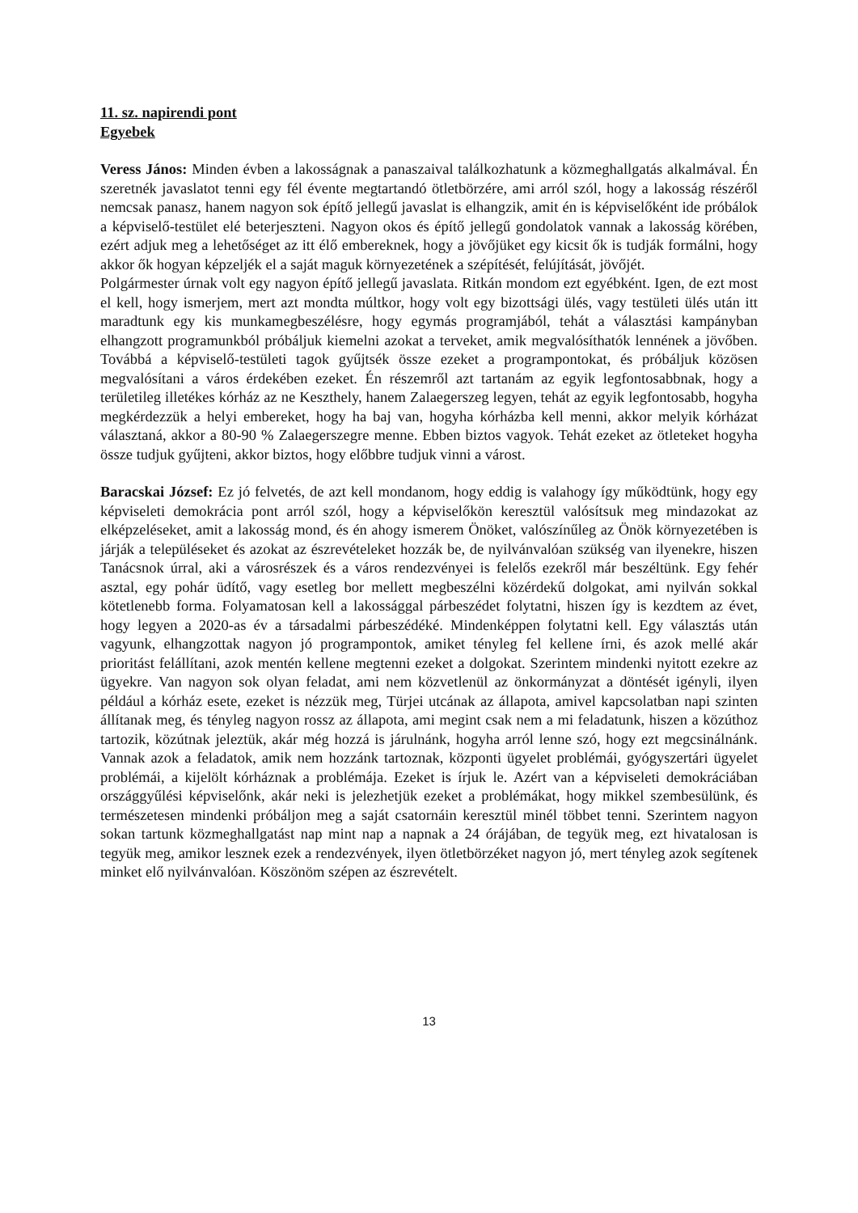11. sz. napirendi pont
Egyebek
Veress János: Minden évben a lakosságnak a panaszaival találkozhatunk a közmeghallgatás alkalmával. Én szeretnék javaslatot tenni egy fél évente megtartandó ötletbörzére, ami arról szól, hogy a lakosság részéről nemcsak panasz, hanem nagyon sok építő jellegű javaslat is elhangzik, amit én is képviselőként ide próbálok a képviselő-testület elé beterjeszteni. Nagyon okos és építő jellegű gondolatok vannak a lakosság körében, ezért adjuk meg a lehetőséget az itt élő embereknek, hogy a jövőjüket egy kicsit ők is tudják formálni, hogy akkor ők hogyan képzeljék el a saját maguk környezetének a szépítését, felújítását, jövőjét.
Polgármester úrnak volt egy nagyon építő jellegű javaslata. Ritkán mondom ezt egyébként. Igen, de ezt most el kell, hogy ismerjem, mert azt mondta múltkor, hogy volt egy bizottsági ülés, vagy testületi ülés után itt maradtunk egy kis munkamegbeszélésre, hogy egymás programjából, tehát a választási kampányban elhangzott programunkból próbáljuk kiemelni azokat a terveket, amik megvalósíthatók lennének a jövőben. Továbbá a képviselő-testületi tagok gyűjtsék össze ezeket a programpontokat, és próbáljuk közösen megvalósítani a város érdekében ezeket. Én részemről azt tartanám az egyik legfontosabbnak, hogy a területileg illetékes kórház az ne Keszthely, hanem Zalaegerszeg legyen, tehát az egyik legfontosabb, hogyha megkérdezzük a helyi embereket, hogy ha baj van, hogyha kórházba kell menni, akkor melyik kórházat választaná, akkor a 80-90 % Zalaegerszegre menne. Ebben biztos vagyok. Tehát ezeket az ötleteket hogyha össze tudjuk gyűjteni, akkor biztos, hogy előbbre tudjuk vinni a várost.
Baracskai József: Ez jó felvetés, de azt kell mondanom, hogy eddig is valahogy így működtünk, hogy egy képviseleti demokrácia pont arról szól, hogy a képviselőkön keresztül valósítsuk meg mindazokat az elképzeléseket, amit a lakosság mond, és én ahogy ismerem Önöket, valószínűleg az Önök környezetében is járják a településeket és azokat az észrevételeket hozzák be, de nyilvánvalóan szükség van ilyenekre, hiszen Tanácsnok úrral, aki a városrészek és a város rendezvényei is felelős ezekről már beszéltünk. Egy fehér asztal, egy pohár üdítő, vagy esetleg bor mellett megbeszélni közérdekű dolgokat, ami nyilván sokkal kötetlenebb forma. Folyamatosan kell a lakossággal párbeszédet folytatni, hiszen így is kezdtem az évet, hogy legyen a 2020-as év a társadalmi párbeszédéké. Mindenképpen folytatni kell. Egy választás után vagyunk, elhangzottak nagyon jó programpontok, amiket tényleg fel kellene írni, és azok mellé akár prioritást felállítani, azok mentén kellene megtenni ezeket a dolgokat. Szerintem mindenki nyitott ezekre az ügyekre. Van nagyon sok olyan feladat, ami nem közvetlenül az önkormányzat a döntését igényli, ilyen például a kórház esete, ezeket is nézzük meg, Türjei utcának az állapota, amivel kapcsolatban napi szinten állítanak meg, és tényleg nagyon rossz az állapota, ami megint csak nem a mi feladatunk, hiszen a közúthoz tartozik, közútnak jeleztük, akár még hozzá is járulnánk, hogyha arról lenne szó, hogy ezt megcsinálnánk. Vannak azok a feladatok, amik nem hozzánk tartoznak, központi ügyelet problémái, gyógyszertári ügyelet problémái, a kijelölt kórháznak a problémája. Ezeket is írjuk le. Azért van a képviseleti demokráciában országgyűlési képviselőnk, akár neki is jelezhetjük ezeket a problémákat, hogy mikkel szembesülünk, és természetesen mindenki próbáljon meg a saját csatornáin keresztül minél többet tenni. Szerintem nagyon sokan tartunk közmeghallgatást nap mint nap a napnak a 24 órájában, de tegyük meg, ezt hivatalosan is tegyük meg, amikor lesznek ezek a rendezvények, ilyen ötletbörzéket nagyon jó, mert tényleg azok segítenek minket elő nyilvánvalóan. Köszönöm szépen az észrevételt.
13